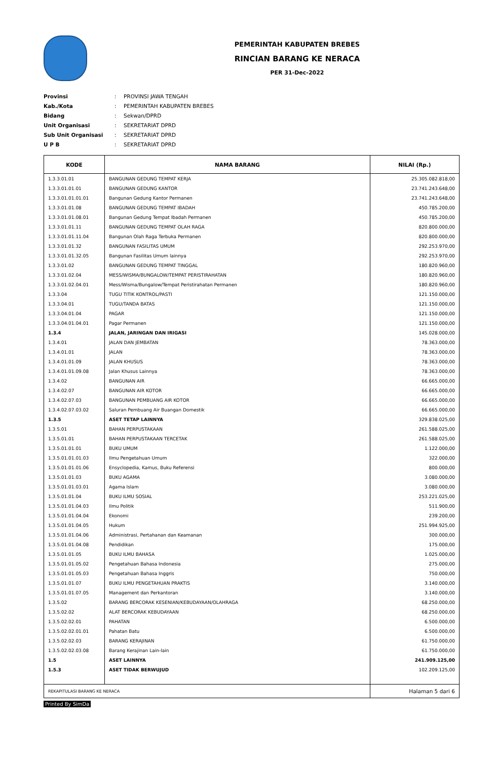PEMERINTAH KABUPATEN BREBES
RINCIAN BARANG KE NERACA
PER 31-Dec-2022
| Provinsi | : | PROVINSI JAWA TENGAH |
| Kab./Kota | : | PEMERINTAH KABUPATEN BREBES |
| Bidang | : | Sekwan/DPRD |
| Unit Organisasi | : | SEKRETARIAT DPRD |
| Sub Unit Organisasi | : | SEKRETARIAT DPRD |
| U P B | : | SEKRETARIAT DPRD |
| KODE | NAMA BARANG | NILAI (Rp.) |
| --- | --- | --- |
| 1.3.3.01.01 | BANGUNAN GEDUNG TEMPAT KERJA | 25.305.082.818,00 |
| 1.3.3.01.01.01 | BANGUNAN GEDUNG KANTOR | 23.741.243.648,00 |
| 1.3.3.01.01.01.01 | Bangunan Gedung Kantor Permanen | 23.741.243.648,00 |
| 1.3.3.01.01.08 | BANGUNAN GEDUNG TEMPAT IBADAH | 450.785.200,00 |
| 1.3.3.01.01.08.01 | Bangunan Gedung Tempat Ibadah Permanen | 450.785.200,00 |
| 1.3.3.01.01.11 | BANGUNAN GEDUNG TEMPAT OLAH RAGA | 820.800.000,00 |
| 1.3.3.01.01.11.04 | Bangunan Olah Raga Terbuka Permanen | 820.800.000,00 |
| 1.3.3.01.01.32 | BANGUNAN FASILITAS UMUM | 292.253.970,00 |
| 1.3.3.01.01.32.05 | Bangunan Fasilitas Umum lainnya | 292.253.970,00 |
| 1.3.3.01.02 | BANGUNAN GEDUNG TEMPAT TINGGAL | 180.820.960,00 |
| 1.3.3.01.02.04 | MESS/WISMA/BUNGALOW/TEMPAT PERISTIRAHATAN | 180.820.960,00 |
| 1.3.3.01.02.04.01 | Mess/Wisma/Bungalow/Tempat Peristirahatan Permanen | 180.820.960,00 |
| 1.3.3.04 | TUGU TITIK KONTROL/PASTI | 121.150.000,00 |
| 1.3.3.04.01 | TUGU/TANDA BATAS | 121.150.000,00 |
| 1.3.3.04.01.04 | PAGAR | 121.150.000,00 |
| 1.3.3.04.01.04.01 | Pagar Permanen | 121.150.000,00 |
| 1.3.4 | JALAN, JARINGAN DAN IRIGASI | 145.028.000,00 |
| 1.3.4.01 | JALAN DAN JEMBATAN | 78.363.000,00 |
| 1.3.4.01.01 | JALAN | 78.363.000,00 |
| 1.3.4.01.01.09 | JALAN KHUSUS | 78.363.000,00 |
| 1.3.4.01.01.09.08 | Jalan Khusus Lainnya | 78.363.000,00 |
| 1.3.4.02 | BANGUNAN AIR | 66.665.000,00 |
| 1.3.4.02.07 | BANGUNAN AIR KOTOR | 66.665.000,00 |
| 1.3.4.02.07.03 | BANGUNAN PEMBUANG AIR KOTOR | 66.665.000,00 |
| 1.3.4.02.07.03.02 | Saluran Pembuang Air Buangan Domestik | 66.665.000,00 |
| 1.3.5 | ASET TETAP LAINNYA | 329.838.025,00 |
| 1.3.5.01 | BAHAN PERPUSTAKAAN | 261.588.025,00 |
| 1.3.5.01.01 | BAHAN PERPUSTAKAAN TERCETAK | 261.588.025,00 |
| 1.3.5.01.01.01 | BUKU UMUM | 1.122.000,00 |
| 1.3.5.01.01.01.03 | Ilmu Pengetahuan Umum | 322.000,00 |
| 1.3.5.01.01.01.06 | Ensyclopedia, Kamus, Buku Referensi | 800.000,00 |
| 1.3.5.01.01.03 | BUKU AGAMA | 3.080.000,00 |
| 1.3.5.01.01.03.01 | Agama Islam | 3.080.000,00 |
| 1.3.5.01.01.04 | BUKU ILMU SOSIAL | 253.221.025,00 |
| 1.3.5.01.01.04.03 | Ilmu Politik | 511.900,00 |
| 1.3.5.01.01.04.04 | Ekonomi | 239.200,00 |
| 1.3.5.01.01.04.05 | Hukum | 251.994.925,00 |
| 1.3.5.01.01.04.06 | Administrasi, Pertahanan dan Keamanan | 300.000,00 |
| 1.3.5.01.01.04.08 | Pendidikan | 175.000,00 |
| 1.3.5.01.01.05 | BUKU ILMU BAHASA | 1.025.000,00 |
| 1.3.5.01.01.05.02 | Pengetahuan Bahasa Indonesia | 275.000,00 |
| 1.3.5.01.01.05.03 | Pengetahuan Bahasa Inggris | 750.000,00 |
| 1.3.5.01.01.07 | BUKU ILMU PENGETAHUAN PRAKTIS | 3.140.000,00 |
| 1.3.5.01.01.07.05 | Management dan Perkantoran | 3.140.000,00 |
| 1.3.5.02 | BARANG BERCORAK KESENIAN/KEBUDAYAAN/OLAHRAGA | 68.250.000,00 |
| 1.3.5.02.02 | ALAT BERCORAK KEBUDAYAAN | 68.250.000,00 |
| 1.3.5.02.02.01 | PAHATAN | 6.500.000,00 |
| 1.3.5.02.02.01.01 | Pahatan Batu | 6.500.000,00 |
| 1.3.5.02.02.03 | BARANG KERAJINAN | 61.750.000,00 |
| 1.3.5.02.02.03.08 | Barang Kerajinan Lain-lain | 61.750.000,00 |
| 1.5 | ASET LAINNYA | 241.909.125,00 |
| 1.5.3 | ASET TIDAK BERWUJUD | 102.209.125,00 |
| REKAPITULASI BARANG KE NERACA | | Halaman 5 dari 6 |
Printed By SimDa